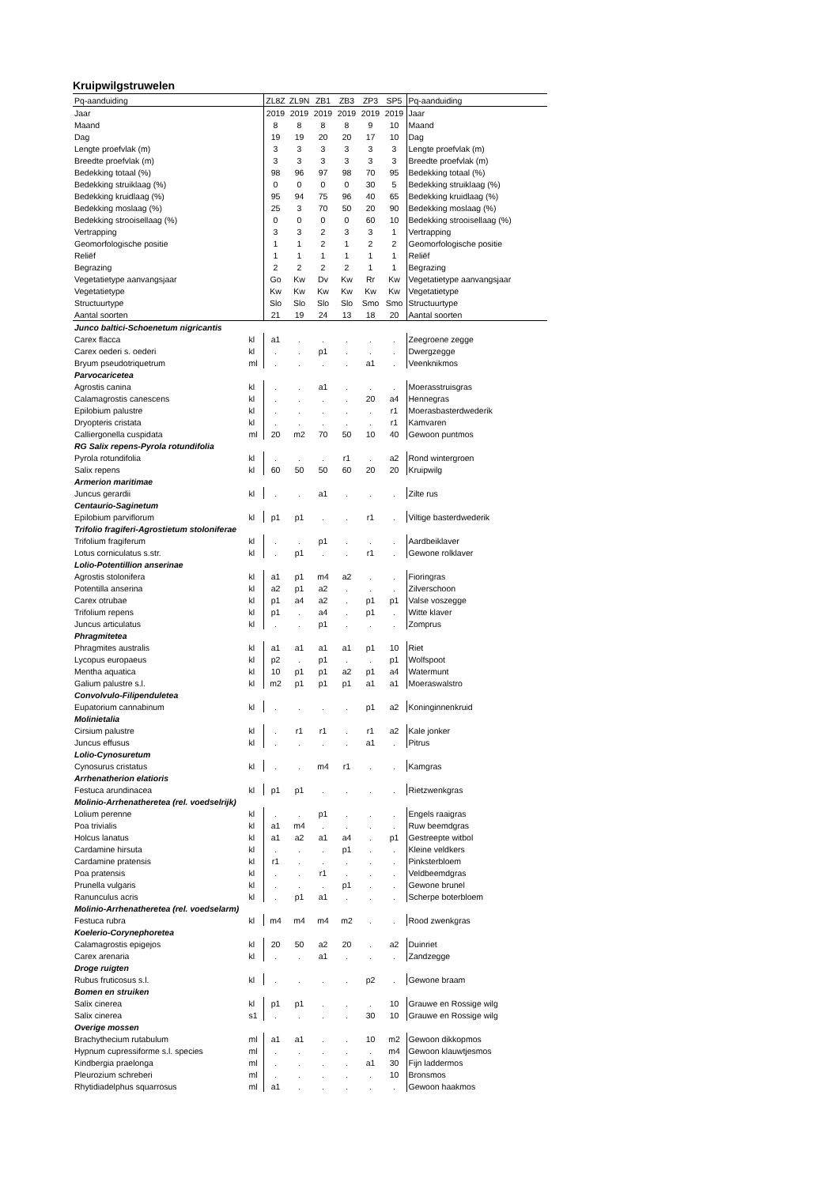Kruipwilgstruwelen
| Pq-aanduiding | | ZL8Z | ZL9N | ZB1 | ZB3 | ZP3 | SP5 | Pq-aanduiding |
| --- | --- | --- | --- | --- | --- | --- | --- | --- |
| Jaar | | 2019 | 2019 | 2019 | 2019 | 2019 | 2019 | Jaar |
| Maand | | 8 | 8 | 8 | 8 | 9 | 10 | Maand |
| Dag | | 19 | 19 | 20 | 20 | 17 | 10 | Dag |
| Lengte proefvlak (m) | | 3 | 3 | 3 | 3 | 3 | 3 | Lengte proefvlak (m) |
| Breedte proefvlak (m) | | 3 | 3 | 3 | 3 | 3 | 3 | Breedte proefvlak (m) |
| Bedekking totaal (%) | | 98 | 96 | 97 | 98 | 70 | 95 | Bedekking totaal (%) |
| Bedekking struiklaag (%) | | 0 | 0 | 0 | 0 | 30 | 5 | Bedekking struiklaag (%) |
| Bedekking kruidlaag (%) | | 95 | 94 | 75 | 96 | 40 | 65 | Bedekking kruidlaag (%) |
| Bedekking moslaag (%) | | 25 | 3 | 70 | 50 | 20 | 90 | Bedekking moslaag (%) |
| Bedekking strooisellaag (%) | | 0 | 0 | 0 | 0 | 60 | 10 | Bedekking strooisellaag (%) |
| Vertrapping | | 3 | 3 | 2 | 3 | 3 | 1 | Vertrapping |
| Geomorfologische positie | | 1 | 1 | 2 | 1 | 2 | 2 | Geomorfologische positie |
| Reliëf | | 1 | 1 | 1 | 1 | 1 | 1 | Reliëf |
| Begrazing | | 2 | 2 | 2 | 2 | 1 | 1 | Begrazing |
| Vegetatietype aanvangsjaar | | Go | Kw | Dv | Kw | Rr | Kw | Vegetatietype aanvangsjaar |
| Vegetatietype | | Kw | Kw | Kw | Kw | Kw | Kw | Vegetatietype |
| Structuurtype | | Slo | Slo | Slo | Slo | Smo | Smo | Structuurtype |
| Aantal soorten | | 21 | 19 | 24 | 13 | 18 | 20 | Aantal soorten |
| Junco baltici-Schoenetum nigricantis | | | | | | | | |
| Carex flacca | kl | a1 | . | . | . | . | . | Zeegroene zegge |
| Carex oederi s. oederi | kl | . | . | p1 | . | . | . | Dwergzegge |
| Bryum pseudotriquetrum | ml | . | . | . | . | a1 | . | Veenknikmos |
| Parvocaricetea | | | | | | | | |
| Agrostis canina | kl | . | . | a1 | . | . | . | Moerasstruisgras |
| Calamagrostis canescens | kl | . | . | . | . | 20 | a4 | Hennegras |
| Epilobium palustre | kl | . | . | . | . | . | r1 | Moerasbasterdwederik |
| Dryopteris cristata | kl | . | . | . | . | . | r1 | Kamvaren |
| Calliergonella cuspidata | ml | 20 | m2 | 70 | 50 | 10 | 40 | Gewoon puntmos |
| RG Salix repens-Pyrola rotundifolia | | | | | | | | |
| Pyrola rotundifolia | kl | . | . | . | r1 | . | a2 | Rond wintergroen |
| Salix repens | kl | 60 | 50 | 50 | 60 | 20 | 20 | Kruipwilg |
| Armerion maritimae | | | | | | | | |
| Juncus gerardii | kl | . | . | a1 | . | . | . | Zilte rus |
| Centaurio-Saginetum | | | | | | | | |
| Epilobium parviflorum | kl | p1 | p1 | . | . | r1 | . | Viltige basterdwederik |
| Trifolio fragiferi-Agrostietum stoloniferae | | | | | | | | |
| Trifolium fragiferum | kl | . | . | p1 | . | . | . | Aardbeiklaver |
| Lotus corniculatus s.str. | kl | . | p1 | . | . | r1 | . | Gewone rolklaver |
| Lolio-Potentillion anserinae | | | | | | | | |
| Agrostis stolonifera | kl | a1 | p1 | m4 | a2 | . | . | Fioringras |
| Potentilla anserina | kl | a2 | p1 | a2 | . | . | . | Zilverschoon |
| Carex otrubae | kl | p1 | a4 | a2 | . | p1 | p1 | Valse voszegge |
| Trifolium repens | kl | p1 | . | a4 | . | p1 | . | Witte klaver |
| Juncus articulatus | kl | . | . | p1 | . | . | . | Zomprus |
| Phragmitetea | | | | | | | | |
| Phragmites australis | kl | a1 | a1 | a1 | a1 | p1 | 10 | Riet |
| Lycopus europaeus | kl | p2 | . | p1 | . | . | p1 | Wolfspoot |
| Mentha aquatica | kl | 10 | p1 | p1 | a2 | p1 | a4 | Watermunt |
| Galium palustre s.l. | kl | m2 | p1 | p1 | p1 | a1 | a1 | Moeraswalstro |
| Convolvulo-Filipenduletea | | | | | | | | |
| Eupatorium cannabinum | kl | . | . | . | . | p1 | a2 | Koninginnenkruid |
| Molinietalia | | | | | | | | |
| Cirsium palustre | kl | . | r1 | r1 | . | r1 | a2 | Kale jonker |
| Juncus effusus | kl | . | . | . | . | a1 | . | Pitrus |
| Lolio-Cynosuretum | | | | | | | | |
| Cynosurus cristatus | kl | . | . | m4 | r1 | . | . | Kamgras |
| Arrhenatherion elatioris | | | | | | | | |
| Festuca arundinacea | kl | p1 | p1 | . | . | . | . | Rietzwenkgras |
| Molinio-Arrhenatheretea (rel. voedselrijk) | | | | | | | | |
| Lolium perenne | kl | . | . | p1 | . | . | . | Engels raaigras |
| Poa trivialis | kl | a1 | m4 | . | . | . | . | Ruw beemdgras |
| Holcus lanatus | kl | a1 | a2 | a1 | a4 | . | p1 | Gestreepte witbol |
| Cardamine hirsuta | kl | . | . | . | p1 | . | . | Kleine veldkers |
| Cardamine pratensis | kl | r1 | . | . | . | . | . | Pinksterbloem |
| Poa pratensis | kl | . | . | r1 | . | . | . | Veldbeemdgras |
| Prunella vulgaris | kl | . | . | . | p1 | . | . | Gewone brunel |
| Ranunculus acris | kl | . | p1 | a1 | . | . | . | Scherpe boterbloem |
| Molinio-Arrhenatheretea (rel. voedselarm) | | | | | | | | |
| Festuca rubra | kl | m4 | m4 | m4 | m2 | . | . | Rood zwenkgras |
| Koelerio-Corynephoretea | | | | | | | | |
| Calamagrostis epigejos | kl | 20 | 50 | a2 | 20 | . | a2 | Duinriet |
| Carex arenaria | kl | . | . | a1 | . | . | . | Zandzegge |
| Droge ruigten | | | | | | | | |
| Rubus fruticosus s.l. | kl | . | . | . | . | p2 | . | Gewone braam |
| Bomen en struiken | | | | | | | | |
| Salix cinerea | kl | p1 | p1 | . | . | . | 10 | Grauwe en Rossige wilg |
| Salix cinerea | s1 | . | . | . | . | 30 | 10 | Grauwe en Rossige wilg |
| Overige mossen | | | | | | | | |
| Brachythecium rutabulum | ml | a1 | a1 | . | . | 10 | m2 | Gewoon dikkopmos |
| Hypnum cupressiforme s.l. species | ml | . | . | . | . | . | m4 | Gewoon klauwtjesmos |
| Kindbergia praelonga | ml | . | . | . | . | a1 | 30 | Fijn laddermos |
| Pleurozium schreberi | ml | . | . | . | . | . | 10 | Bronsmos |
| Rhytidiadelphus squarrosus | ml | a1 | . | . | . | . | . | Gewoon haakmos |